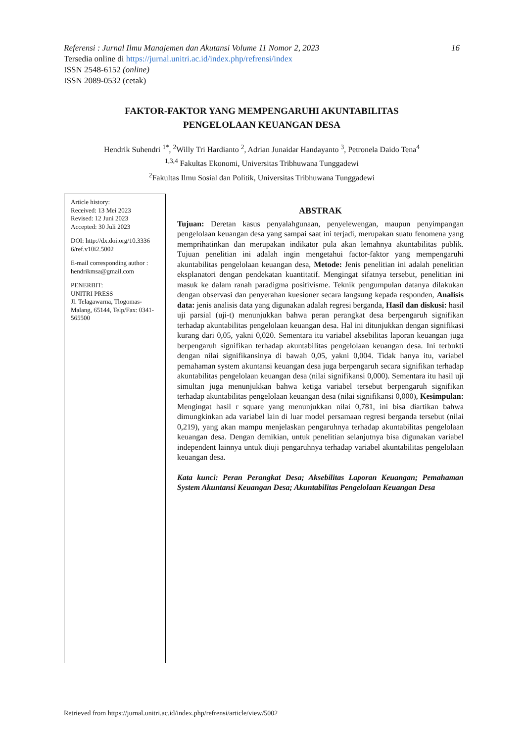16 Referensi : Jurnal Ilmu Manajemen dan Akutansi Volume 11 Nomor 2, 2023
Tersedia online di https://jurnal.unitri.ac.id/index.php/refrensi/index
ISSN 2548-6152 (online)
ISSN 2089-0532 (cetak)
FAKTOR-FAKTOR YANG MEMPENGARUHI AKUNTABILITAS
PENGELOLAAN KEUANGAN DESA
Hendrik Suhendri <sup>1*</sup>, <sup>2</sup>Willy Tri Hardianto <sup>2</sup>, Adrian Junaidar Handayanto <sup>3</sup>, Petronela Daido Tena<sup>4</sup>
<sup>1,3,4</sup> Fakultas Ekonomi, Universitas Tribhuwana Tunggadewi
<sup>2</sup> Fakultas Ilmu Sosial dan Politik, Universitas Tribhuwana Tunggadewi
Article history:
Received: 13 Mei 2023
Revised: 12 Juni 2023
Accepted: 30 Juli 2023
DOI: http://dx.doi.org/10.3336 6/ref.v10i2.5002
E-mail corresponding author : hendrikmsa@gmail.com
PENERBIT:
UNITRI PRESS
Jl. Telagawarna, Tlogomas-Malang, 65144, Telp/Fax: 0341-565500
ABSTRAK
Tujuan: Deretan kasus penyalahgunaan, penyelewengan, maupun penyimpangan pengelolaan keuangan desa yang sampai saat ini terjadi, merupakan suatu fenomena yang memprihatinkan dan merupakan indikator pula akan lemahnya akuntabilitas publik. Tujuan penelitian ini adalah ingin mengetahui factor-faktor yang mempengaruhi akuntabilitas pengelolaan keuangan desa, Metode: Jenis penelitian ini adalah penelitian eksplanatori dengan pendekatan kuantitatif. Mengingat sifatnya tersebut, penelitian ini masuk ke dalam ranah paradigma positivisme. Teknik pengumpulan datanya dilakukan dengan observasi dan penyerahan kuesioner secara langsung kepada responden, Analisis data: jenis analisis data yang digunakan adalah regresi berganda, Hasil dan diskusi: hasil uji parsial (uji-t) menunjukkan bahwa peran perangkat desa berpengaruh signifikan terhadap akuntabilitas pengelolaan keuangan desa. Hal ini ditunjukkan dengan signifikasi kurang dari 0,05, yakni 0,020. Sementara itu variabel aksebilitas laporan keuangan juga berpengaruh signifikan terhadap akuntabilitas pengelolaan keuangan desa. Ini terbukti dengan nilai signifikansinya di bawah 0,05, yakni 0,004. Tidak hanya itu, variabel pemahaman system akuntansi keuangan desa juga berpengaruh secara signifikan terhadap akuntabilitas pengelolaan keuangan desa (nilai signifikansi 0,000). Sementara itu hasil uji simultan juga menunjukkan bahwa ketiga variabel tersebut berpengaruh signifikan terhadap akuntabilitas pengelolaan keuangan desa (nilai signifikansi 0,000), Kesimpulan: Mengingat hasil r square yang menunjukkan nilai 0,781, ini bisa diartikan bahwa dimungkinkan ada variabel lain di luar model persamaan regresi berganda tersebut (nilai 0,219), yang akan mampu menjelaskan pengaruhnya terhadap akuntabilitas pengelolaan keuangan desa. Dengan demikian, untuk penelitian selanjutnya bisa digunakan variabel independent lainnya untuk diuji pengaruhnya terhadap variabel akuntabilitas pengelolaan keuangan desa.
Kata kunci: Peran Perangkat Desa; Aksebilitas Laporan Keuangan; Pemahaman System Akuntansi Keuangan Desa; Akuntabilitas Pengelolaan Keuangan Desa
Retrieved from https://jurnal.unitri.ac.id/index.php/refrensi/article/view/5002